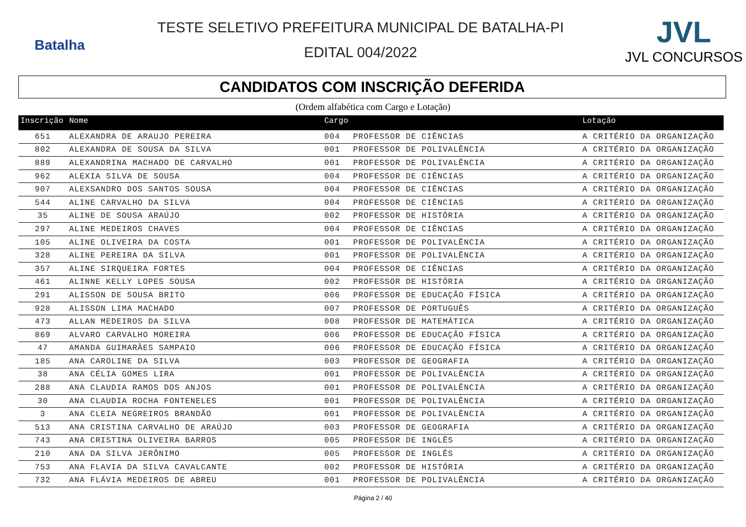Batalha
TESTE SELETIVO PREFEITURA MUNICIPAL DE BATALHA-PI
EDITAL 004/2022
JVL
JVL CONCURSOS
CANDIDATOS COM INSCRIÇÃO DEFERIDA
(Ordem alfabética com Cargo e Lotação)
| Inscrição | Nome | Cargo | | Lotação |
| --- | --- | --- | --- | --- |
| 651 | ALEXANDRA DE ARAUJO PEREIRA | 004 | PROFESSOR DE CIÊNCIAS | A CRITÉRIO DA ORGANIZAÇÃO |
| 802 | ALEXANDRA DE SOUSA DA SILVA | 001 | PROFESSOR DE POLIVALÊNCIA | A CRITÉRIO DA ORGANIZAÇÃO |
| 889 | ALEXANDRINA MACHADO DE CARVALHO | 001 | PROFESSOR DE POLIVALÊNCIA | A CRITÉRIO DA ORGANIZAÇÃO |
| 962 | ALEXIA SILVA DE SOUSA | 004 | PROFESSOR DE CIÊNCIAS | A CRITÉRIO DA ORGANIZAÇÃO |
| 907 | ALEXSANDRO DOS SANTOS SOUSA | 004 | PROFESSOR DE CIÊNCIAS | A CRITÉRIO DA ORGANIZAÇÃO |
| 544 | ALINE CARVALHO DA SILVA | 004 | PROFESSOR DE CIÊNCIAS | A CRITÉRIO DA ORGANIZAÇÃO |
| 35 | ALINE DE SOUSA ARAÚJO | 002 | PROFESSOR DE HISTÓRIA | A CRITÉRIO DA ORGANIZAÇÃO |
| 297 | ALINE MEDEIROS CHAVES | 004 | PROFESSOR DE CIÊNCIAS | A CRITÉRIO DA ORGANIZAÇÃO |
| 105 | ALINE OLIVEIRA DA COSTA | 001 | PROFESSOR DE POLIVALÊNCIA | A CRITÉRIO DA ORGANIZAÇÃO |
| 328 | ALINE PEREIRA DA SILVA | 001 | PROFESSOR DE POLIVALÊNCIA | A CRITÉRIO DA ORGANIZAÇÃO |
| 357 | ALINE SIRQUEIRA FORTES | 004 | PROFESSOR DE CIÊNCIAS | A CRITÉRIO DA ORGANIZAÇÃO |
| 461 | ALINNE KELLY LOPES SOUSA | 002 | PROFESSOR DE HISTÓRIA | A CRITÉRIO DA ORGANIZAÇÃO |
| 291 | ALISSON DE SOUSA BRITO | 006 | PROFESSOR DE EDUCAÇÃO FÍSICA | A CRITÉRIO DA ORGANIZAÇÃO |
| 928 | ALISSON LIMA MACHADO | 007 | PROFESSOR DE PORTUGUÊS | A CRITÉRIO DA ORGANIZAÇÃO |
| 473 | ALLAN MEDEIROS DA SILVA | 008 | PROFESSOR DE MATEMÁTICA | A CRITÉRIO DA ORGANIZAÇÃO |
| 869 | ALVARO CARVALHO MOREIRA | 006 | PROFESSOR DE EDUCAÇÃO FÍSICA | A CRITÉRIO DA ORGANIZAÇÃO |
| 47 | AMANDA GUIMARÃES SAMPAIO | 006 | PROFESSOR DE EDUCAÇÃO FÍSICA | A CRITÉRIO DA ORGANIZAÇÃO |
| 185 | ANA CAROLINE DA SILVA | 003 | PROFESSOR DE GEOGRAFIA | A CRITÉRIO DA ORGANIZAÇÃO |
| 38 | ANA CÉLIA GOMES LIRA | 001 | PROFESSOR DE POLIVALÊNCIA | A CRITÉRIO DA ORGANIZAÇÃO |
| 288 | ANA CLAUDIA RAMOS DOS ANJOS | 001 | PROFESSOR DE POLIVALÊNCIA | A CRITÉRIO DA ORGANIZAÇÃO |
| 30 | ANA CLAUDIA ROCHA FONTENELES | 001 | PROFESSOR DE POLIVALÊNCIA | A CRITÉRIO DA ORGANIZAÇÃO |
| 3 | ANA CLEIA NEGREIROS BRANDÃO | 001 | PROFESSOR DE POLIVALÊNCIA | A CRITÉRIO DA ORGANIZAÇÃO |
| 513 | ANA CRISTINA CARVALHO DE ARAÚJO | 003 | PROFESSOR DE GEOGRAFIA | A CRITÉRIO DA ORGANIZAÇÃO |
| 743 | ANA CRISTINA OLIVEIRA BARROS | 005 | PROFESSOR DE INGLÊS | A CRITÉRIO DA ORGANIZAÇÃO |
| 210 | ANA DA SILVA JERÔNIMO | 005 | PROFESSOR DE INGLÊS | A CRITÉRIO DA ORGANIZAÇÃO |
| 753 | ANA FLAVIA DA SILVA CAVALCANTE | 002 | PROFESSOR DE HISTÓRIA | A CRITÉRIO DA ORGANIZAÇÃO |
| 732 | ANA FLÁVIA MEDEIROS DE ABREU | 001 | PROFESSOR DE POLIVALÊNCIA | A CRITÉRIO DA ORGANIZAÇÃO |
Página 2 / 40